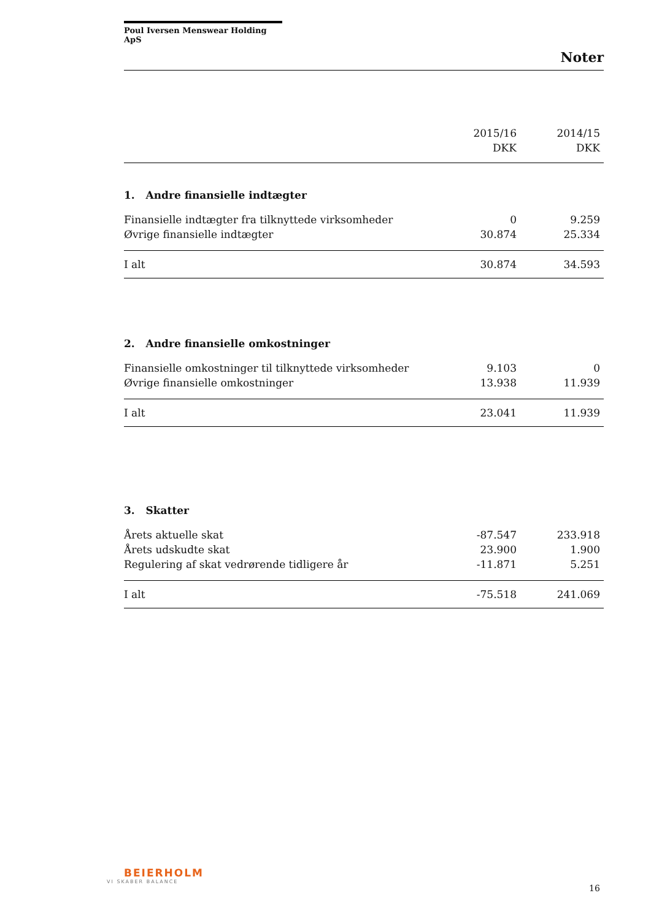Poul Iversen Menswear Holding ApS
Noter
| | 2015/16 DKK | 2014/15 DKK |
| --- | --- | --- |
| 1. Andre finansielle indtægter | | |
| Finansielle indtægter fra tilknyttede virksomheder | 0 | 9.259 |
| Øvrige finansielle indtægter | 30.874 | 25.334 |
| I alt | 30.874 | 34.593 |
| 2. Andre finansielle omkostninger | | |
| Finansielle omkostninger til tilknyttede virksomheder | 9.103 | 0 |
| Øvrige finansielle omkostninger | 13.938 | 11.939 |
| I alt | 23.041 | 11.939 |
| 3. Skatter | | |
| Årets aktuelle skat | -87.547 | 233.918 |
| Årets udskudte skat | 23.900 | 1.900 |
| Regulering af skat vedrørende tidligere år | -11.871 | 5.251 |
| I alt | -75.518 | 241.069 |
BEIERHOLM
VI SKABER BALANCE
16